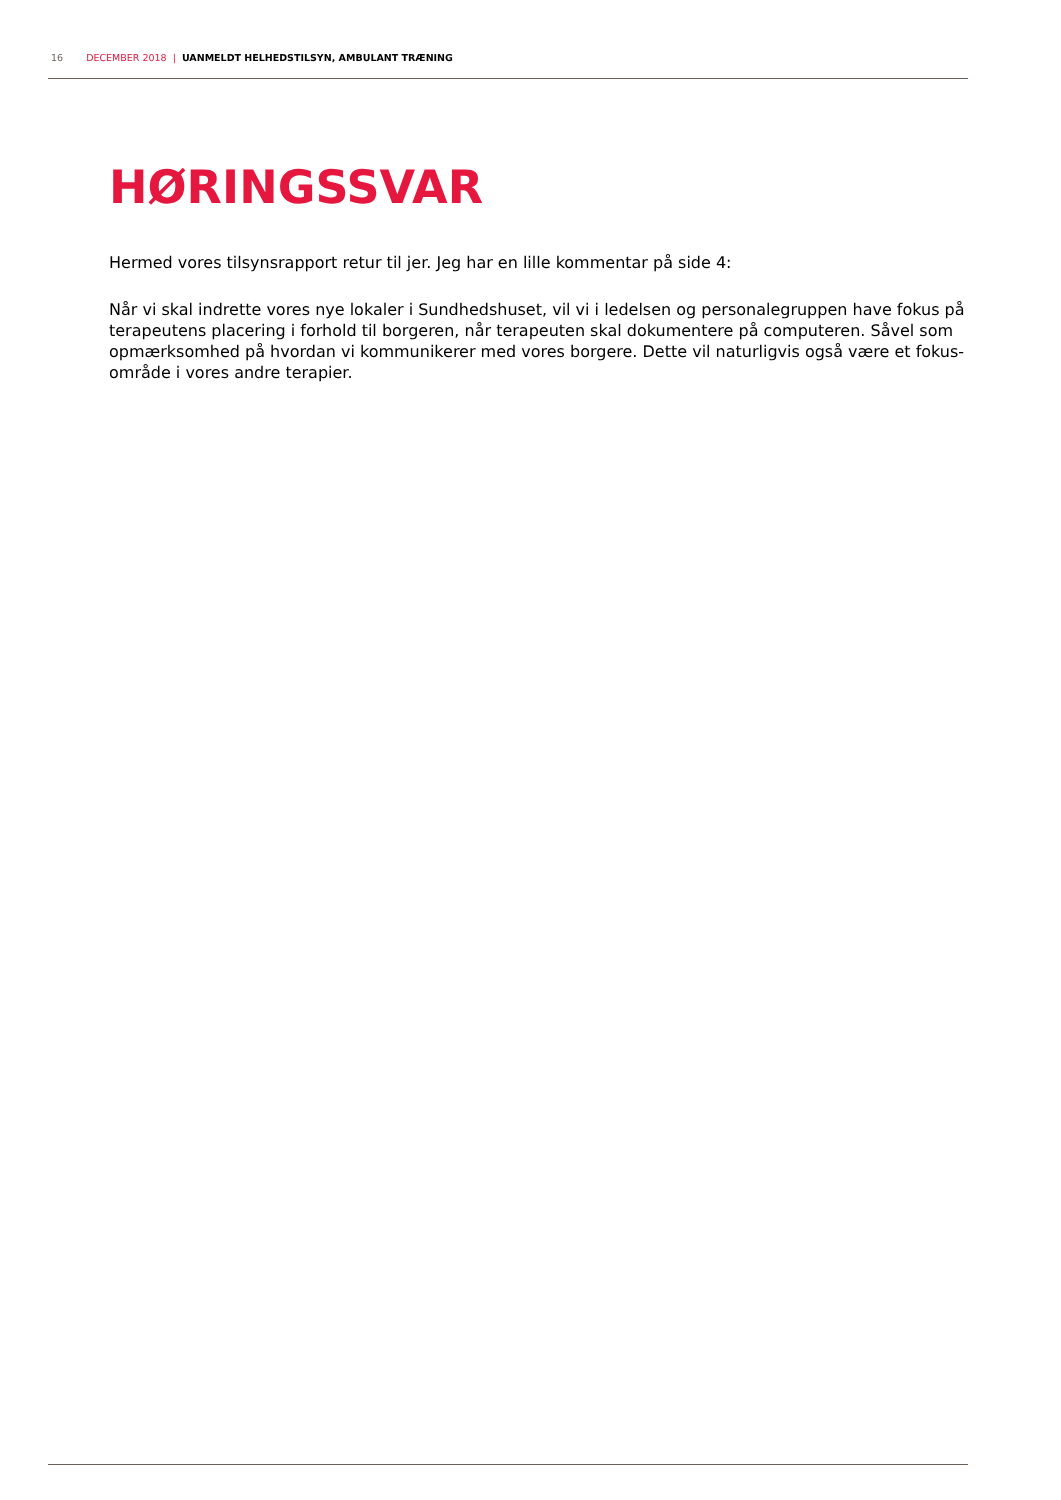16 DECEMBER 2018 | UANMELDT HELHEDSTILSYN, AMBULANT TRÆNING
HØRINGSSVAR
Hermed vores tilsynsrapport retur til jer. Jeg har en lille kommentar på side 4:
Når vi skal indrette vores nye lokaler i Sundhedshuset, vil vi i ledelsen og personalegruppen have fokus på terapeutens placering i forhold til borgeren, når terapeuten skal dokumentere på computeren. Såvel som opmærksomhed på hvordan vi kommunikerer med vores borgere. Dette vil naturligvis også være et fokus-område i vores andre terapier.